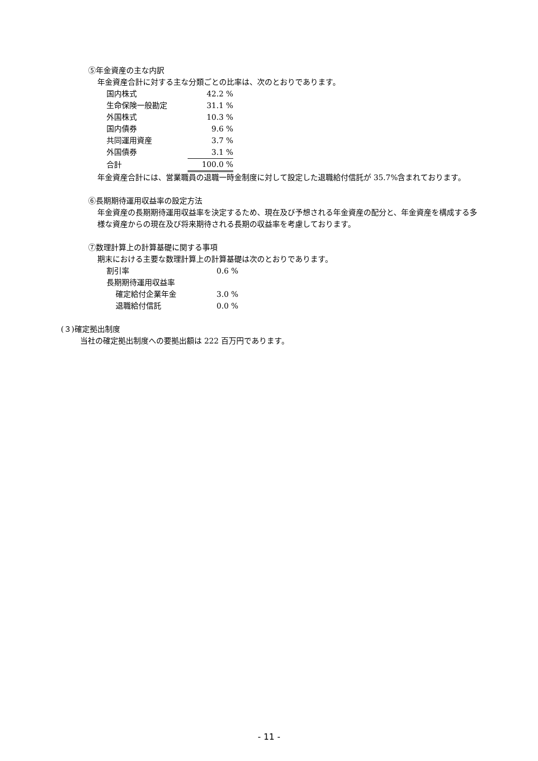⑤年金資産の主な内訳
年金資産合計に対する主な分類ごとの比率は、次のとおりであります。
| 国内株式 | 42.2 % |
| 生命保険一般勘定 | 31.1 % |
| 外国株式 | 10.3 % |
| 国内債券 | 9.6 % |
| 共同運用資産 | 3.7 % |
| 外国債券 | 3.1 % |
| 合計 | 100.0 % |
年金資産合計には、営業職員の退職一時金制度に対して設定した退職給付信託が 35.7%含まれております。
⑥長期期待運用収益率の設定方法
年金資産の長期期待運用収益率を決定するため、現在及び予想される年金資産の配分と、年金資産を構成する多様な資産からの現在及び将来期待される長期の収益率を考慮しております。
⑦数理計算上の計算基礎に関する事項
期末における主要な数理計算上の計算基礎は次のとおりであります。
| 割引率 | 0.6 % |
| 長期期待運用収益率 | |
| 確定給付企業年金 | 3.0 % |
| 退職給付信託 | 0.0 % |
(３)確定拠出制度
当社の確定拠出制度への要拠出額は 222 百万円であります。
- 11 -